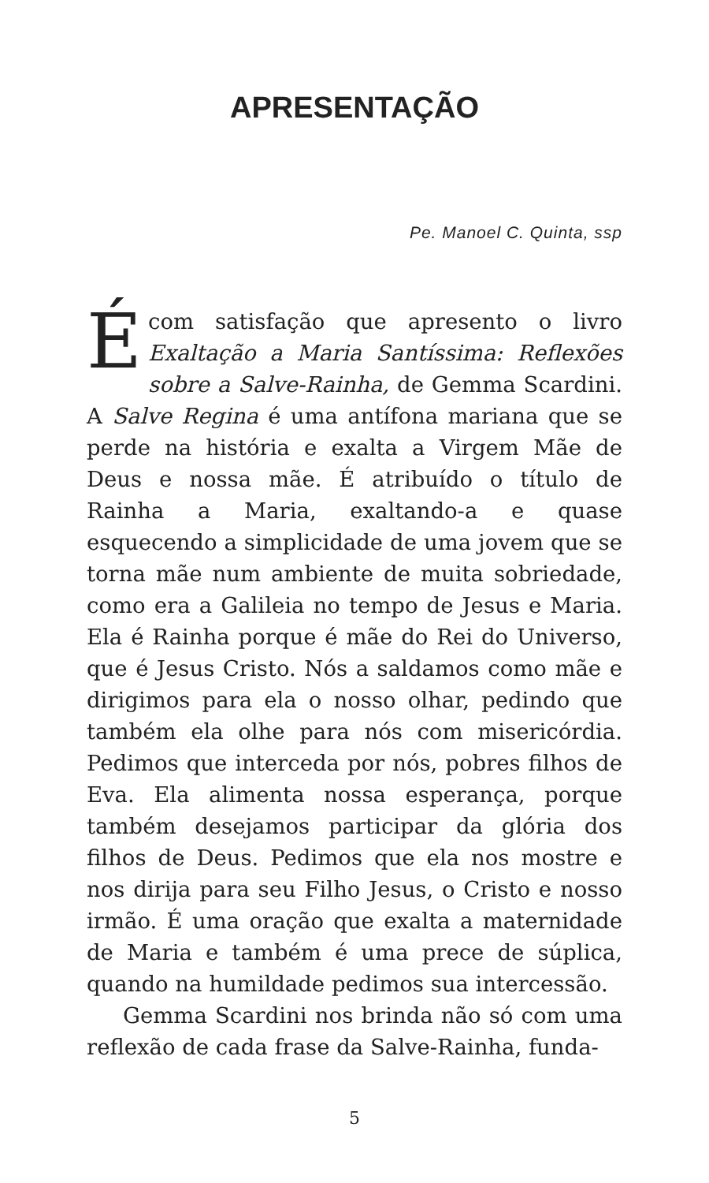APRESENTAÇÃO
Pe. Manoel C. Quinta, ssp
É com satisfação que apresento o livro Exaltação a Maria Santíssima: Reflexões sobre a Salve-Rainha, de Gemma Scardini. A Salve Regina é uma antífona mariana que se perde na história e exalta a Virgem Mãe de Deus e nossa mãe. É atribuído o título de Rainha a Maria, exaltando-a e quase esquecendo a simplicidade de uma jovem que se torna mãe num ambiente de muita sobriedade, como era a Galileia no tempo de Jesus e Maria. Ela é Rainha porque é mãe do Rei do Universo, que é Jesus Cristo. Nós a saldamos como mãe e dirigimos para ela o nosso olhar, pedindo que também ela olhe para nós com misericórdia. Pedimos que interceda por nós, pobres filhos de Eva. Ela alimenta nossa esperança, porque também desejamos participar da glória dos filhos de Deus. Pedimos que ela nos mostre e nos dirija para seu Filho Jesus, o Cristo e nosso irmão. É uma oração que exalta a maternidade de Maria e também é uma prece de súplica, quando na humildade pedimos sua intercessão.
Gemma Scardini nos brinda não só com uma reflexão de cada frase da Salve-Rainha, funda-
5